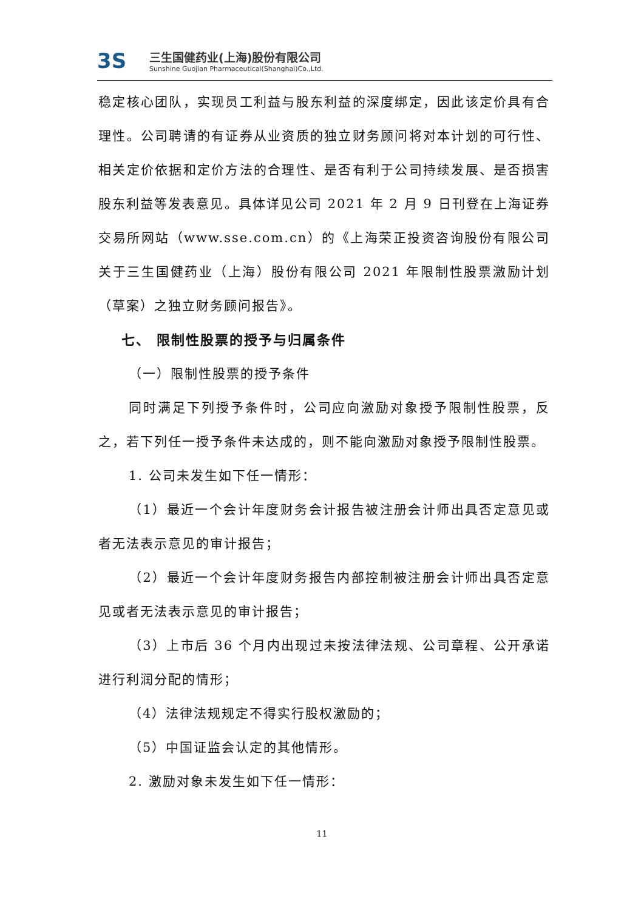3S
三生国健药业(上海)股份有限公司
Sunshine Guojian Pharmaceutical(Shanghai)Co.,Ltd.
稳定核心团队，实现员工利益与股东利益的深度绑定，因此该定价具有合理性。公司聘请的有证券从业资质的独立财务顾问将对本计划的可行性、相关定价依据和定价方法的合理性、是否有利于公司持续发展、是否损害股东利益等发表意见。具体详见公司 2021 年 2 月 9 日刊登在上海证券交易所网站（www.sse.com.cn）的《上海荣正投资咨询股份有限公司关于三生国健药业（上海）股份有限公司 2021 年限制性股票激励计划（草案）之独立财务顾问报告》。
七、 限制性股票的授予与归属条件
（一）限制性股票的授予条件
同时满足下列授予条件时，公司应向激励对象授予限制性股票，反之，若下列任一授予条件未达成的，则不能向激励对象授予限制性股票。
1. 公司未发生如下任一情形：
（1）最近一个会计年度财务会计报告被注册会计师出具否定意见或者无法表示意见的审计报告；
（2）最近一个会计年度财务报告内部控制被注册会计师出具否定意见或者无法表示意见的审计报告；
（3）上市后 36 个月内出现过未按法律法规、公司章程、公开承诺进行利润分配的情形；
（4）法律法规规定不得实行股权激励的；
（5）中国证监会认定的其他情形。
2. 激励对象未发生如下任一情形：
11